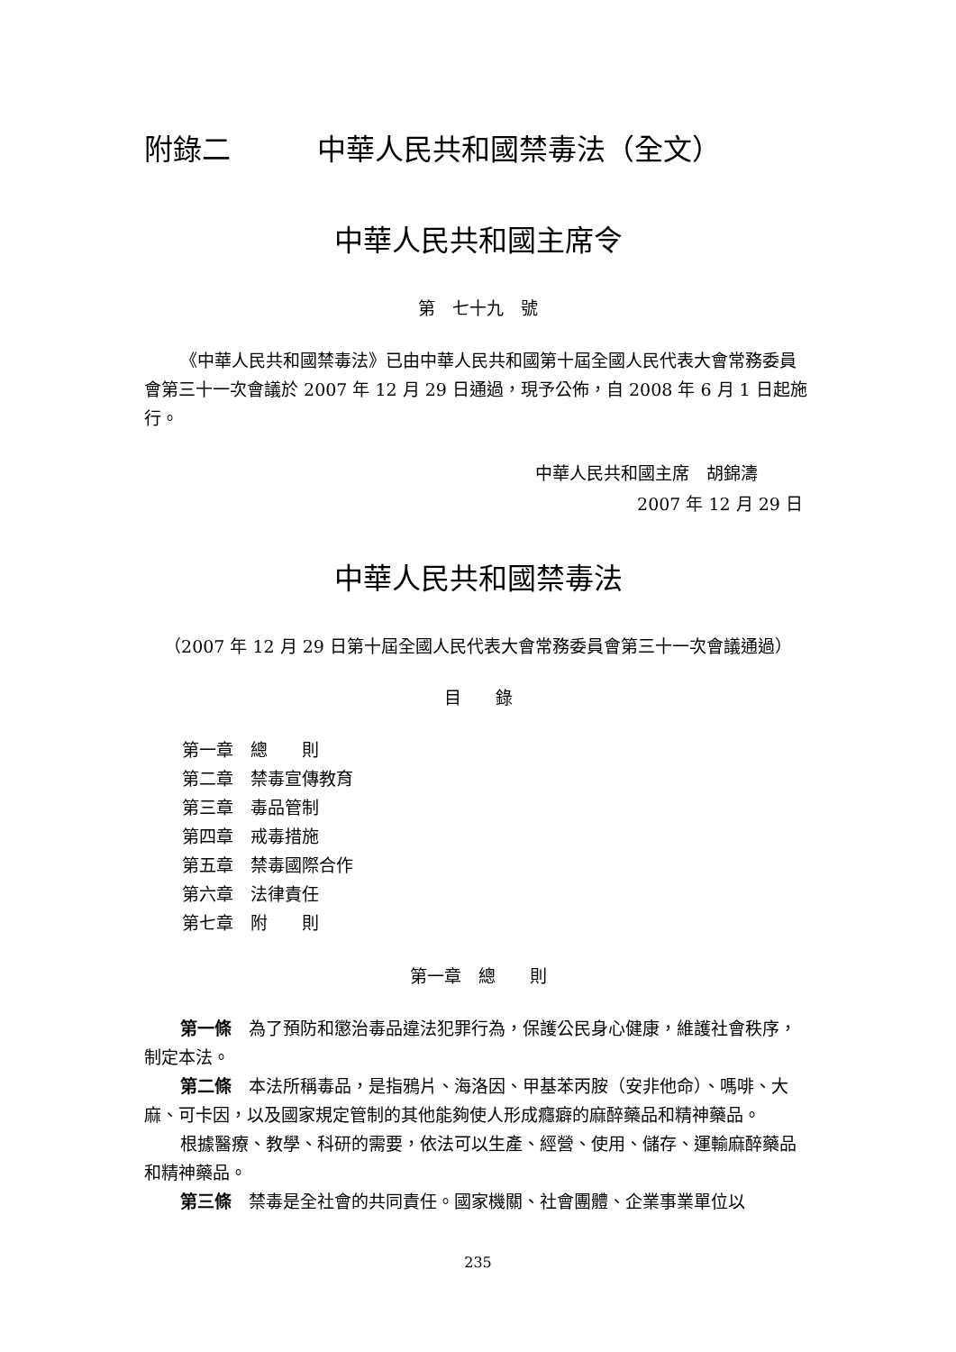附錄二　　　中華人民共和國禁毒法（全文）
中華人民共和國主席令
第　七十九　號
《中華人民共和國禁毒法》已由中華人民共和國第十屆全國人民代表大會常務委員會第三十一次會議於 2007 年 12 月 29 日通過，現予公佈，自 2008 年 6 月 1 日起施行。
中華人民共和國主席　胡錦濤
2007 年 12 月 29 日
中華人民共和國禁毒法
（2007 年 12 月 29 日第十屆全國人民代表大會常務委員會第三十一次會議通過）
目　　錄
第一章　總　　則
第二章　禁毒宣傳教育
第三章　毒品管制
第四章　戒毒措施
第五章　禁毒國際合作
第六章　法律責任
第七章　附　　則
第一章　總　　則
第一條　為了預防和懲治毒品違法犯罪行為，保護公民身心健康，維護社會秩序，制定本法。
第二條　本法所稱毒品，是指鴉片、海洛因、甲基苯丙胺（安非他命）、嗎啡、大麻、可卡因，以及國家規定管制的其他能夠使人形成癮癖的麻醉藥品和精神藥品。
根據醫療、教學、科研的需要，依法可以生產、經營、使用、儲存、運輸麻醉藥品和精神藥品。
第三條　禁毒是全社會的共同責任。國家機關、社會團體、企業事業單位以
235